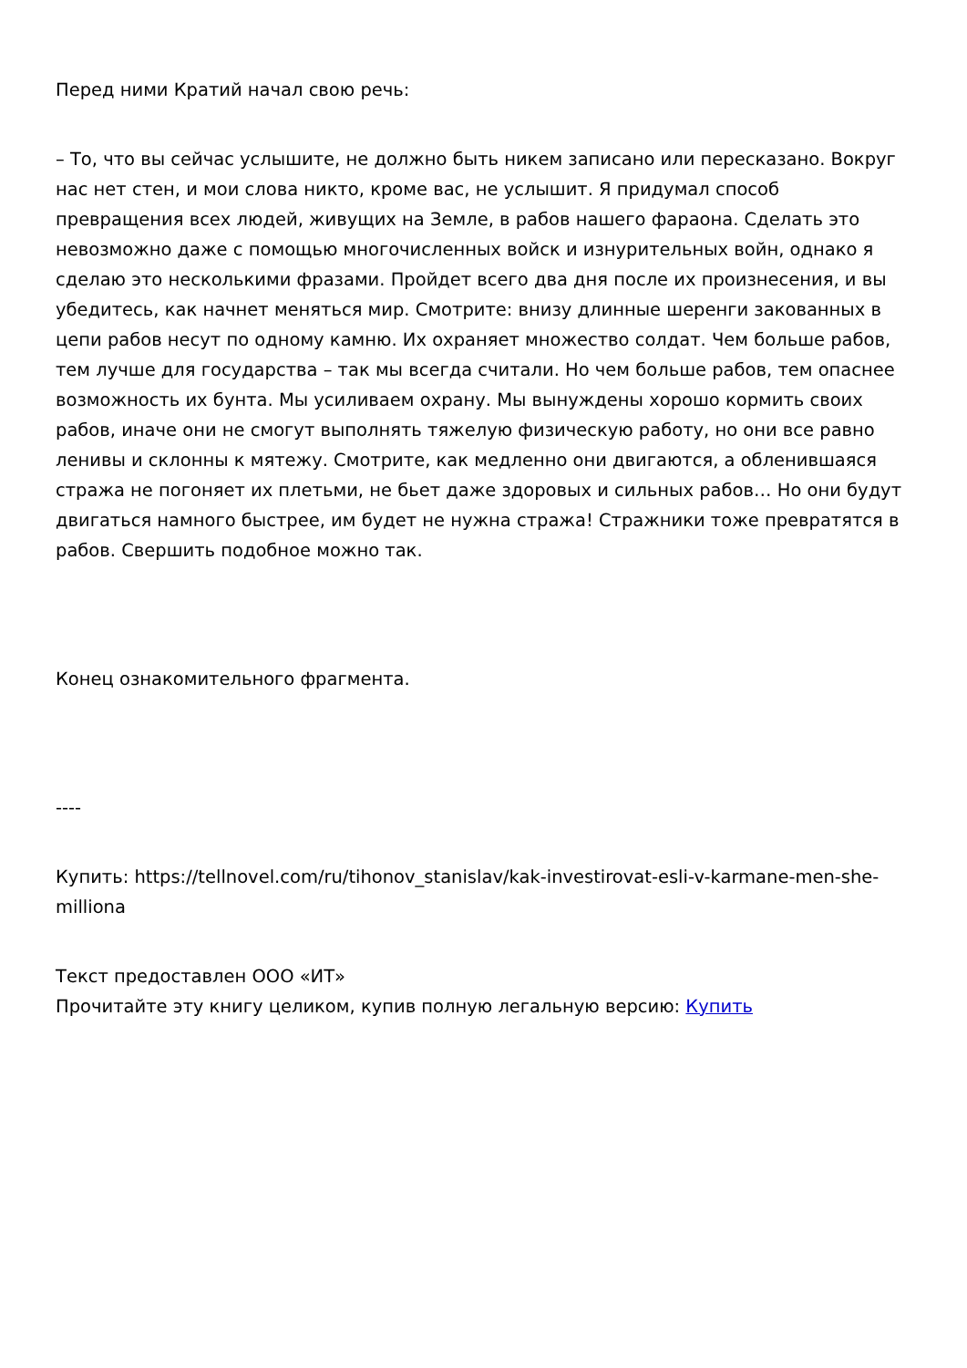Перед ними Кратий начал свою речь:
– То, что вы сейчас услышите, не должно быть никем записано или пересказано. Вокруг нас нет стен, и мои слова никто, кроме вас, не услышит. Я придумал способ превращения всех людей, живущих на Земле, в рабов нашего фараона. Сделать это невозможно даже с помощью многочисленных войск и изнурительных войн, однако я сделаю это несколькими фразами. Пройдет всего два дня после их произнесения, и вы убедитесь, как начнет меняться мир. Смотрите: внизу длинные шеренги закованных в цепи рабов несут по одному камню. Их охраняет множество солдат. Чем больше рабов, тем лучше для государства – так мы всегда считали. Но чем больше рабов, тем опаснее возможность их бунта. Мы усиливаем охрану. Мы вынуждены хорошо кормить своих рабов, иначе они не смогут выполнять тяжелую физическую работу, но они все равно ленивы и склонны к мятежу. Смотрите, как медленно они двигаются, а обленившаяся стража не погоняет их плетьми, не бьет даже здоровых и сильных рабов… Но они будут двигаться намного быстрее, им будет не нужна стража! Стражники тоже превратятся в рабов. Свершить подобное можно так.
Конец ознакомительного фрагмента.
----
Купить: https://tellnovel.com/ru/tihonov_stanislav/kak-investirovat-esli-v-karmane-men-she-milliona
Текст предоставлен ООО «ИТ»
Прочитайте эту книгу целиком, купив полную легальную версию: Купить